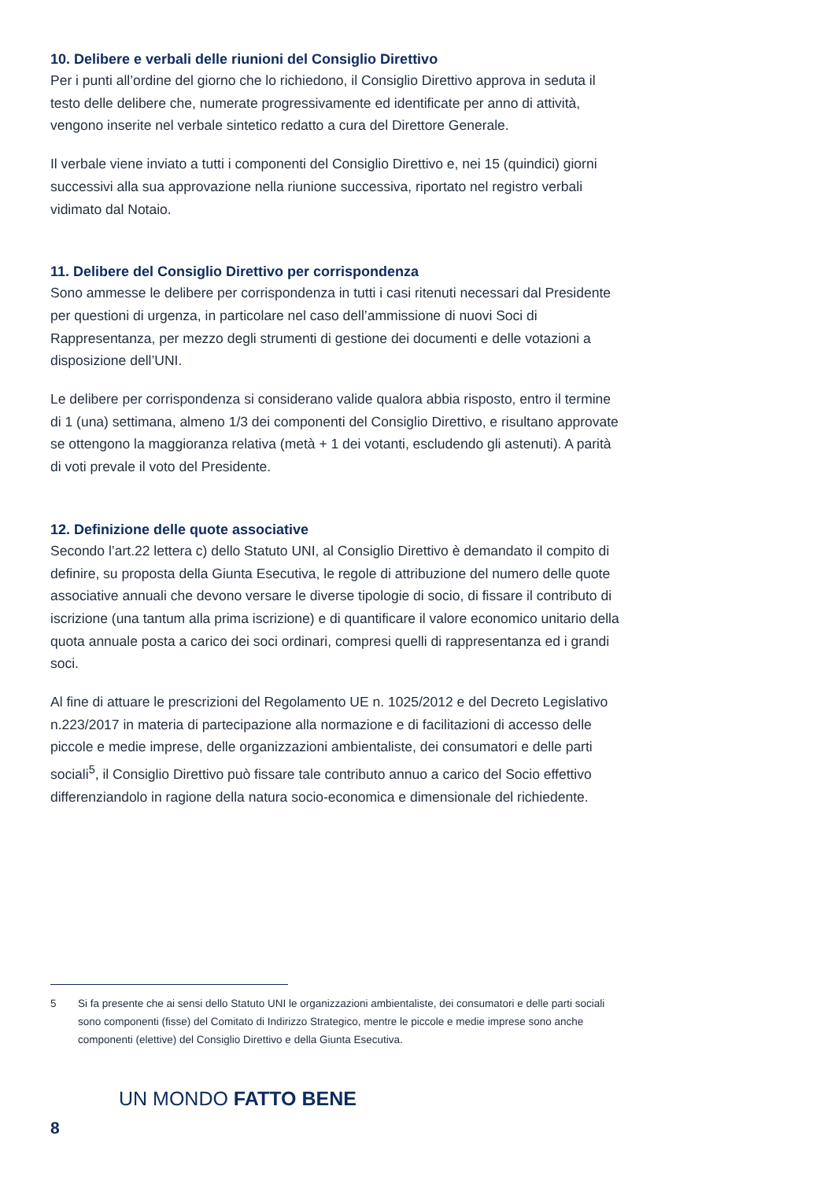10. Delibere e verbali delle riunioni del Consiglio Direttivo
Per i punti all’ordine del giorno che lo richiedono, il Consiglio Direttivo approva in seduta il testo delle delibere che, numerate progressivamente ed identificate per anno di attività, vengono inserite nel verbale sintetico redatto a cura del Direttore Generale.
Il verbale viene inviato a tutti i componenti del Consiglio Direttivo e, nei 15 (quindici) giorni successivi alla sua approvazione nella riunione successiva, riportato nel registro verbali vidimato dal Notaio.
11. Delibere del Consiglio Direttivo per corrispondenza
Sono ammesse le delibere per corrispondenza in tutti i casi ritenuti necessari dal Presidente per questioni di urgenza, in particolare nel caso dell’ammissione di nuovi Soci di Rappresentanza, per mezzo degli strumenti di gestione dei documenti e delle votazioni a disposizione dell’UNI.
Le delibere per corrispondenza si considerano valide qualora abbia risposto, entro il termine di 1 (una) settimana, almeno 1/3 dei componenti del Consiglio Direttivo, e risultano approvate se ottengono la maggioranza relativa (metà + 1 dei votanti, escludendo gli astenuti). A parità di voti prevale il voto del Presidente.
12. Definizione delle quote associative
Secondo l’art.22 lettera c) dello Statuto UNI, al Consiglio Direttivo è demandato il compito di definire, su proposta della Giunta Esecutiva, le regole di attribuzione del numero delle quote associative annuali che devono versare le diverse tipologie di socio, di fissare il contributo di iscrizione (una tantum alla prima iscrizione) e di quantificare il valore economico unitario della quota annuale posta a carico dei soci ordinari, compresi quelli di rappresentanza ed i grandi soci.
Al fine di attuare le prescrizioni del Regolamento UE n. 1025/2012 e del Decreto Legislativo n.223/2017 in materia di partecipazione alla normazione e di facilitazioni di accesso delle piccole e medie imprese, delle organizzazioni ambientaliste, dei consumatori e delle parti sociali<sup>5</sup>, il Consiglio Direttivo può fissare tale contributo annuo a carico del Socio effettivo differenziandolo in ragione della natura socio-economica e dimensionale del richiedente.
5 Si fa presente che ai sensi dello Statuto UNI le organizzazioni ambientaliste, dei consumatori e delle parti sociali sono componenti (fisse) del Comitato di Indirizzo Strategico, mentre le piccole e medie imprese sono anche componenti (elettive) del Consiglio Direttivo e della Giunta Esecutiva.
UN MONDO FATTO BENE
8